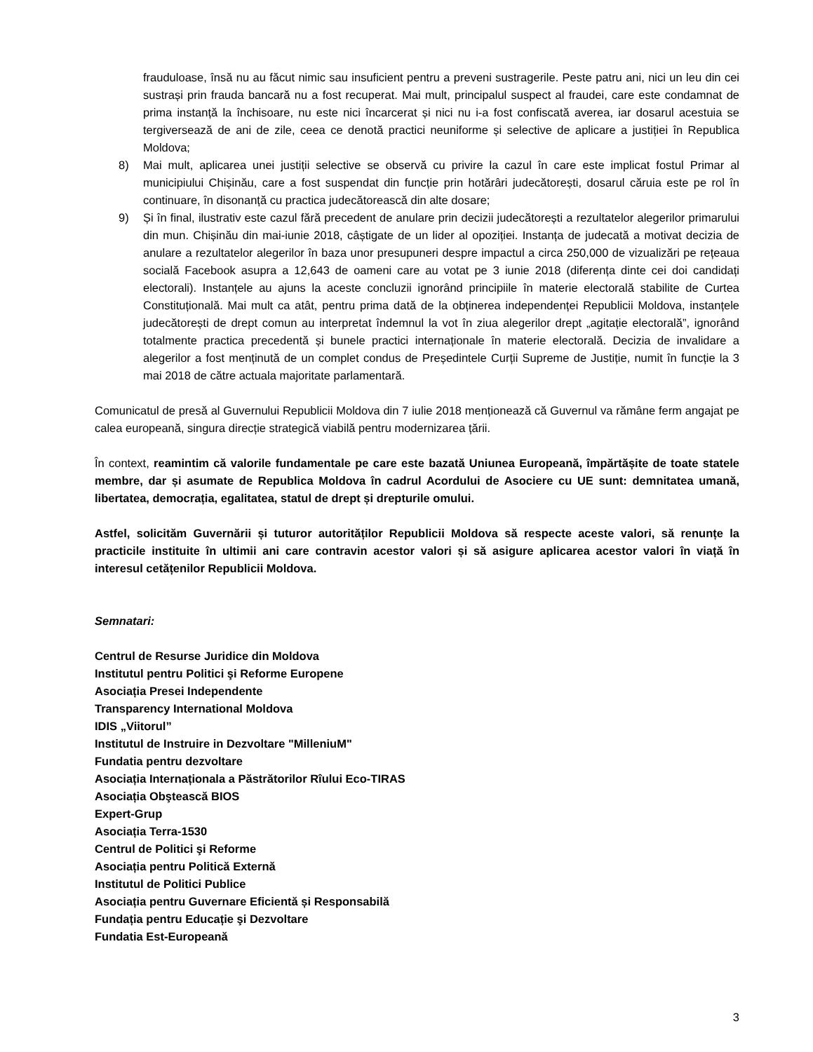frauduloase, însă nu au făcut nimic sau insuficient pentru a preveni sustragerile. Peste patru ani, nici un leu din cei sustrași prin frauda bancară nu a fost recuperat. Mai mult, principalul suspect al fraudei, care este condamnat de prima instanță la închisoare, nu este nici încarcerat și nici nu i-a fost confiscată averea, iar dosarul acestuia se tergiversează de ani de zile, ceea ce denotă practici neuniforme și selective de aplicare a justiției în Republica Moldova;
8) Mai mult, aplicarea unei justiții selective se observă cu privire la cazul în care este implicat fostul Primar al municipiului Chișinău, care a fost suspendat din funcție prin hotărâri judecătorești, dosarul căruia este pe rol în continuare, în disonanță cu practica judecătorească din alte dosare;
9) Și în final, ilustrativ este cazul fără precedent de anulare prin decizii judecătorești a rezultatelor alegerilor primarului din mun. Chișinău din mai-iunie 2018, câștigate de un lider al opoziției. Instanța de judecată a motivat decizia de anulare a rezultatelor alegerilor în baza unor presupuneri despre impactul a circa 250,000 de vizualizări pe rețeaua socială Facebook asupra a 12,643 de oameni care au votat pe 3 iunie 2018 (diferența dinte cei doi candidați electorali). Instanțele au ajuns la aceste concluzii ignorând principiile în materie electorală stabilite de Curtea Constituțională. Mai mult ca atât, pentru prima dată de la obținerea independenței Republicii Moldova, instanțele judecătorești de drept comun au interpretat îndemnul la vot în ziua alegerilor drept „agitație electorală”, ignorând totalmente practica precedentă și bunele practici internaționale în materie electorală. Decizia de invalidare a alegerilor a fost menținută de un complet condus de Președintele Curții Supreme de Justiție, numit în funcție la 3 mai 2018 de către actuala majoritate parlamentară.
Comunicatul de presă al Guvernului Republicii Moldova din 7 iulie 2018 menționează că Guvernul va rămâne ferm angajat pe calea europeană, singura direcție strategică viabilă pentru modernizarea țării.
În context, reamintim că valorile fundamentale pe care este bazată Uniunea Europeană, împărtășite de toate statele membre, dar și asumate de Republica Moldova în cadrul Acordului de Asociere cu UE sunt: demnitatea umană, libertatea, democrația, egalitatea, statul de drept și drepturile omului.
Astfel, solicităm Guvernării și tuturor autorităților Republicii Moldova să respecte aceste valori, să renunțe la practicile instituite în ultimii ani care contravin acestor valori și să asigure aplicarea acestor valori în viață în interesul cetățenilor Republicii Moldova.
Semnatari:
Centrul de Resurse Juridice din Moldova
Institutul pentru Politici şi Reforme Europene
Asociația Presei Independente
Transparency International Moldova
IDIS „Viitorul”
Institutul de Instruire in Dezvoltare "MilleniuM"
Fundatia pentru dezvoltare
Asociația Internaționala a Păstrătorilor Rîului Eco-TIRAS
Asociația Obştească BIOS
Expert-Grup
Asociația Terra-1530
Centrul de Politici şi Reforme
Asociația pentru Politică Externă
Institutul de Politici Publice
Asociația pentru Guvernare Eficientă și Responsabilă
Fundația pentru Educație şi Dezvoltare
Fundatia Est-Europeană
3